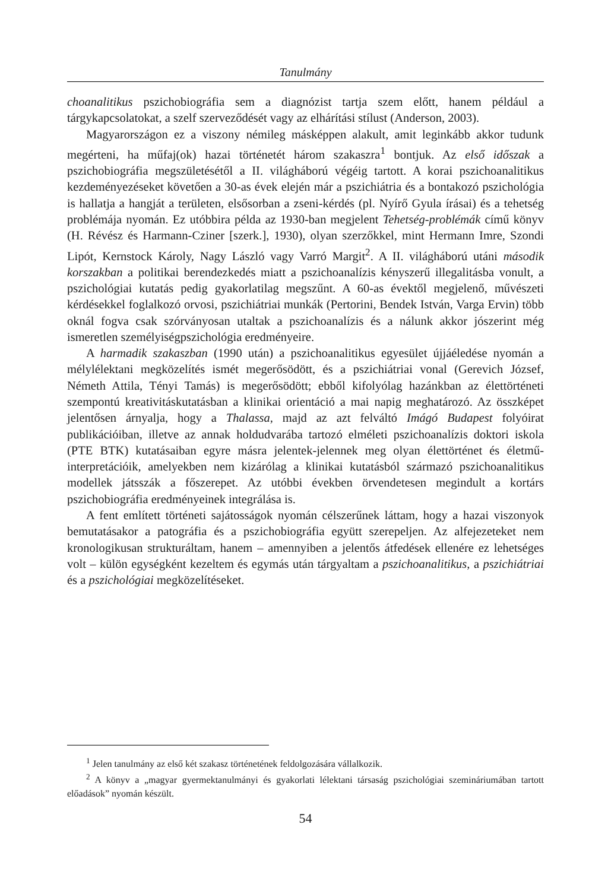Tanulmány
choanalitikus pszichobiográfia sem a diagnózist tartja szem előtt, hanem például a tárgykapcsolatokat, a szelf szerveződését vagy az elhárítási stílust (Anderson, 2003).
Magyarországon ez a viszony némileg másképpen alakult, amit leginkább akkor tudunk megérteni, ha műfaj(ok) hazai történetét három szakaszra<sup>1</sup> bontjuk. Az első időszak a pszichobiográfia megszületésétől a II. világháború végéig tartott. A korai pszichoanalitikus kezdeményezéseket követően a 30-as évek elején már a pszichiátria és a bontakozó pszichológia is hallatja a hangját a területen, elsősorban a zseni-kérdés (pl. Nyírő Gyula írásai) és a tehetség problémája nyomán. Ez utóbbira példa az 1930-ban megjelent Tehetség-problémák című könyv (H. Révész és Harmann-Cziner [szerk.], 1930), olyan szerzőkkel, mint Hermann Imre, Szondi Lipót, Kernstock Károly, Nagy László vagy Varró Margit<sup>2</sup>. A II. világháború utáni második korszakban a politikai berendezkedés miatt a pszichoanalízis kényszerű illegalitásba vonult, a pszichológiai kutatás pedig gyakorlatilag megszűnt. A 60-as évektől megjelenő, művészeti kérdésekkel foglalkozó orvosi, pszichiátriai munkák (Pertorini, Bendek István, Varga Ervin) több oknál fogva csak szórványosan utaltak a pszichoanalízis és a nálunk akkor jószerint még ismeretlen személyiségpszichológia eredményeire.
A harmadik szakaszban (1990 után) a pszichoanalitikus egyesület újjáéledése nyomán a mélylélektani megközelítés ismét megerősödött, és a pszichiátriai vonal (Gerevich József, Németh Attila, Tényi Tamás) is megerősödött; ebből kifolyólag hazánkban az élettörténeti szempontú kreativitáskutatásban a klinikai orientáció a mai napig meghatározó. Az összképet jelentősen árnyalja, hogy a Thalassa, majd az azt felváltó Imágó Budapest folyóirat publikációiban, illetve az annak holdudvarába tartozó elméleti pszichoanalízis doktori iskola (PTE BTK) kutatásaiban egyre másra jelentek-jelennek meg olyan élettörténet és életmű-interpretációik, amelyekben nem kizárólag a klinikai kutatásból származó pszichoanalitikus modellek játsszák a főszerepet. Az utóbbi években örvendetesen megindult a kortárs pszichobiográfia eredményeinek integrálása is.
A fent említett történeti sajátosságok nyomán célszerűnek láttam, hogy a hazai viszonyok bemutatásakor a patográfia és a pszichobiográfia együtt szerepeljen. Az alfejezeteket nem kronologikusan strukturáltam, hanem – amennyiben a jelentős átfedések ellenére ez lehetséges volt – külön egységként kezeltem és egymás után tárgyaltam a pszichoanalitikus, a pszichiátriai és a pszichológiai megközelítéseket.
<sup>1</sup> Jelen tanulmány az első két szakasz történetének feldolgozására vállalkozik.
<sup>2</sup> A könyv a „magyar gyermektanulmányi és gyakorlati lélektani társaság pszichológiai szemináriumában tartott előadások” nyomán készült.
54